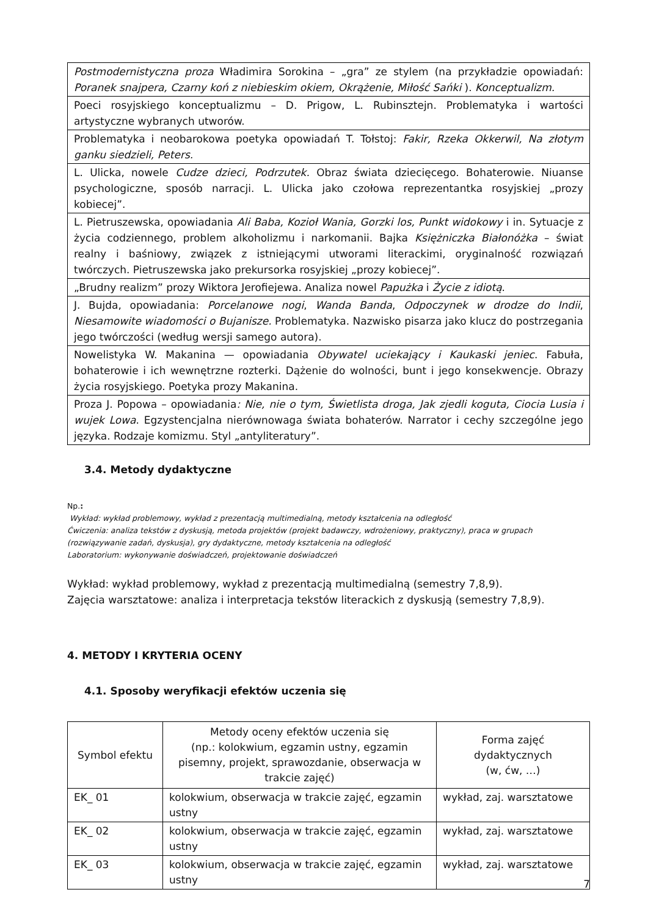| Postmodernistyczna proza Władimira Sorokina – „gra” ze stylem (na przykładzie opowiadań: Poranek snajpera, Czarny koń z niebieskim okiem, Okrążenie, Miłość Sańki ). Konceptualizm. |
| Poeci rosyjskiego konceptualizmu – D. Prigow, L. Rubinsztejn. Problematyka i wartości artystyczne wybranych utworów. |
| Problematyka i neobarokowa poetyka opowiadań T. Tołstoj: Fakir, Rzeka Okkerwil, Na złotym ganku siedzieli, Peters. |
| L. Ulicka, nowele Cudze dzieci, Podrzutek. Obraz świata dziecięcego. Bohaterowie. Niuanse psychologiczne, sposób narracji. L. Ulicka jako czołowa reprezentantka rosyjskiej „prozy kobiecej”. |
| L. Pietruszewska, opowiadania Ali Baba, Kozioł Wania, Gorzki los, Punkt widokowy i in. Sytuacje z życia codziennego, problem alkoholizmu i narkomanii. Bajka Księżniczka Białonóżka – świat realny i baśniowy, związek z istniejącymi utworami literackimi, oryginalność rozwiązań twórczych. Pietruszewska jako prekursorka rosyjskiej „prozy kobiecej”. |
| „Brudny realizm” prozy Wiktora Jerofiejewa. Analiza nowel Papużka i Życie z idiotą . |
| J. Bujda, opowiadania: Porcelanowe nogi , Wanda Banda , Odpoczynek w drodze do Indii , Niesamowite wiadomości o Bujanisze. Problematyka. Nazwisko pisarza jako klucz do postrzegania jego twórczości (według wersji samego autora). |
| Nowelistyka W. Makanina — opowiadania Obywatel uciekający i Kaukaski jeniec . Fabuła, bohaterowie i ich wewnętrzne rozterki. Dążenie do wolności, bunt i jego konsekwencje. Obrazy życia rosyjskiego. Poetyka prozy Makanina. |
| Proza J. Popowa – opowiadania : Nie, nie o tym, Świetlista droga, Jak zjedli koguta, Ciocia Lusia i wujek Lowa . Egzystencjalna nierównowaga świata bohaterów. Narrator i cechy szczególne jego języka. Rodzaje komizmu. Styl „antyliteratury”. |
3.4. Metody dydaktyczne
Np.:
Wykład: wykład problemowy, wykład z prezentacją multimedialną, metody kształcenia na odległość
Ćwiczenia: analiza tekstów z dyskusją, metoda projektów (projekt badawczy, wdrożeniowy, praktyczny), praca w grupach (rozwiązywanie zadań, dyskusja), gry dydaktyczne, metody kształcenia na odległość
Laboratorium: wykonywanie doświadczeń, projektowanie doświadczeń
Wykład: wykład problemowy, wykład z prezentacją multimedialną (semestry 7,8,9).
Zajęcia warsztatowe: analiza i interpretacja tekstów literackich z dyskusją (semestry 7,8,9).
4. METODY I KRYTERIA OCENY
4.1. Sposoby weryfikacji efektów uczenia się
| Symbol efektu | Metody oceny efektów uczenia się (np.: kolokwium, egzamin ustny, egzamin pisemny, projekt, sprawozdanie, obserwacja w trakcie zajęć) | Forma zajęć dydaktycznych (w, ćw, …) |
| --- | --- | --- |
| EK_ 01 | kolokwium, obserwacja w trakcie zajęć, egzamin ustny | wykład, zaj. warsztatowe |
| EK_ 02 | kolokwium, obserwacja w trakcie zajęć, egzamin ustny | wykład, zaj. warsztatowe |
| EK_ 03 | kolokwium, obserwacja w trakcie zajęć, egzamin ustny | wykład, zaj. warsztatowe |
7